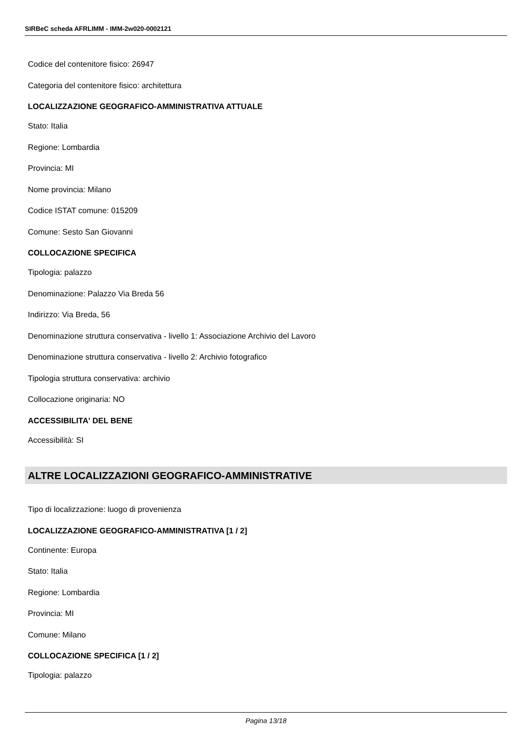SIRBeC scheda AFRLIMM - IMM-2w020-0002121
Codice del contenitore fisico: 26947
Categoria del contenitore fisico: architettura
LOCALIZZAZIONE GEOGRAFICO-AMMINISTRATIVA ATTUALE
Stato: Italia
Regione: Lombardia
Provincia: MI
Nome provincia: Milano
Codice ISTAT comune: 015209
Comune: Sesto San Giovanni
COLLOCAZIONE SPECIFICA
Tipologia: palazzo
Denominazione: Palazzo Via Breda 56
Indirizzo: Via Breda, 56
Denominazione struttura conservativa - livello 1: Associazione Archivio del Lavoro
Denominazione struttura conservativa - livello 2: Archivio fotografico
Tipologia struttura conservativa: archivio
Collocazione originaria: NO
ACCESSIBILITA' DEL BENE
Accessibilità: SI
ALTRE LOCALIZZAZIONI GEOGRAFICO-AMMINISTRATIVE
Tipo di localizzazione: luogo di provenienza
LOCALIZZAZIONE GEOGRAFICO-AMMINISTRATIVA [1 / 2]
Continente: Europa
Stato: Italia
Regione: Lombardia
Provincia: MI
Comune: Milano
COLLOCAZIONE SPECIFICA [1 / 2]
Tipologia: palazzo
Pagina 13/18